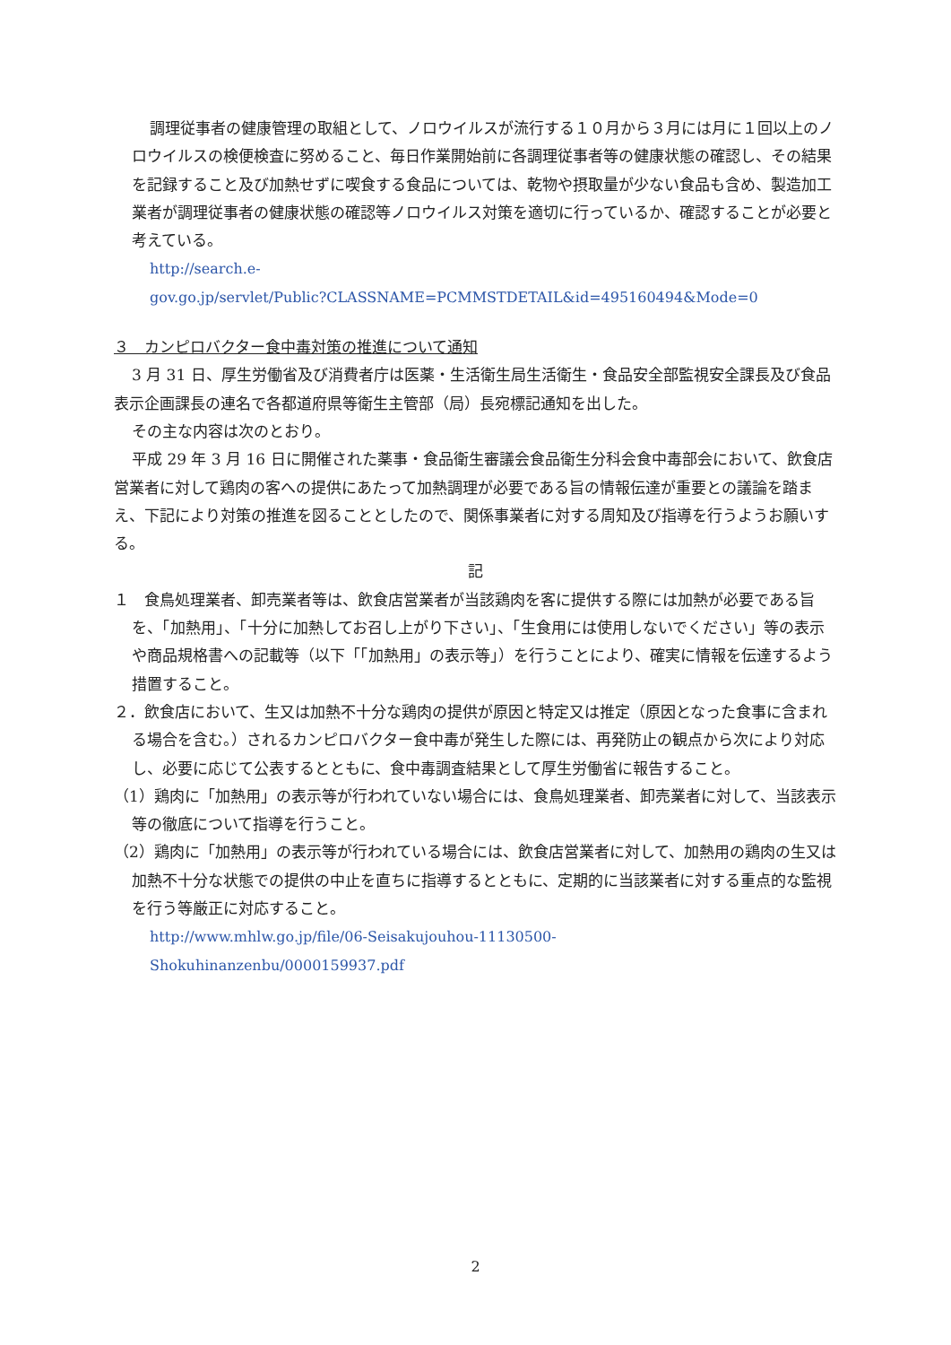調理従事者の健康管理の取組として、ノロウイルスが流行する１０月から３月には月に１回以上のノロウイルスの検便検査に努めること、毎日作業開始前に各調理従事者等の健康状態の確認し、その結果を記録すること及び加熱せずに喫食する食品については、乾物や摂取量が少ない食品も含め、製造加工業者が調理従事者の健康状態の確認等ノロウイルス対策を適切に行っているか、確認することが必要と考えている。
http://search.e-
gov.go.jp/servlet/Public?CLASSNAME=PCMMSTDETAIL&id=495160494&Mode=0
３　カンピロバクター食中毒対策の推進について通知
3 月 31 日、厚生労働省及び消費者庁は医薬・生活衛生局生活衛生・食品安全部監視安全課長及び食品表示企画課長の連名で各都道府県等衛生主管部（局）長宛標記通知を出した。
その主な内容は次のとおり。
平成 29 年 3 月 16 日に開催された薬事・食品衛生審議会食品衛生分科会食中毒部会において、飲食店営業者に対して鶏肉の客への提供にあたって加熱調理が必要である旨の情報伝達が重要との議論を踏まえ、下記により対策の推進を図ることとしたので、関係事業者に対する周知及び指導を行うようお願いする。
記
１　食鳥処理業者、卸売業者等は、飲食店営業者が当該鶏肉を客に提供する際には加熱が必要である旨を、「加熱用」、「十分に加熱してお召し上がり下さい」、「生食用には使用しないでください」等の表示や商品規格書への記載等（以下「「加熱用」の表示等」）を行うことにより、確実に情報を伝達するよう措置すること。
２．飲食店において、生又は加熱不十分な鶏肉の提供が原因と特定又は推定（原因となった食事に含まれる場合を含む。）されるカンピロバクター食中毒が発生した際には、再発防止の観点から次により対応し、必要に応じて公表するとともに、食中毒調査結果として厚生労働省に報告すること。
（1）鶏肉に「加熱用」の表示等が行われていない場合には、食鳥処理業者、卸売業者に対して、当該表示等の徹底について指導を行うこと。
（2）鶏肉に「加熱用」の表示等が行われている場合には、飲食店営業者に対して、加熱用の鶏肉の生又は加熱不十分な状態での提供の中止を直ちに指導するとともに、定期的に当該業者に対する重点的な監視を行う等厳正に対応すること。
http://www.mhlw.go.jp/file/06-Seisakujouhou-11130500-
Shokuhinanzenbu/0000159937.pdf
2